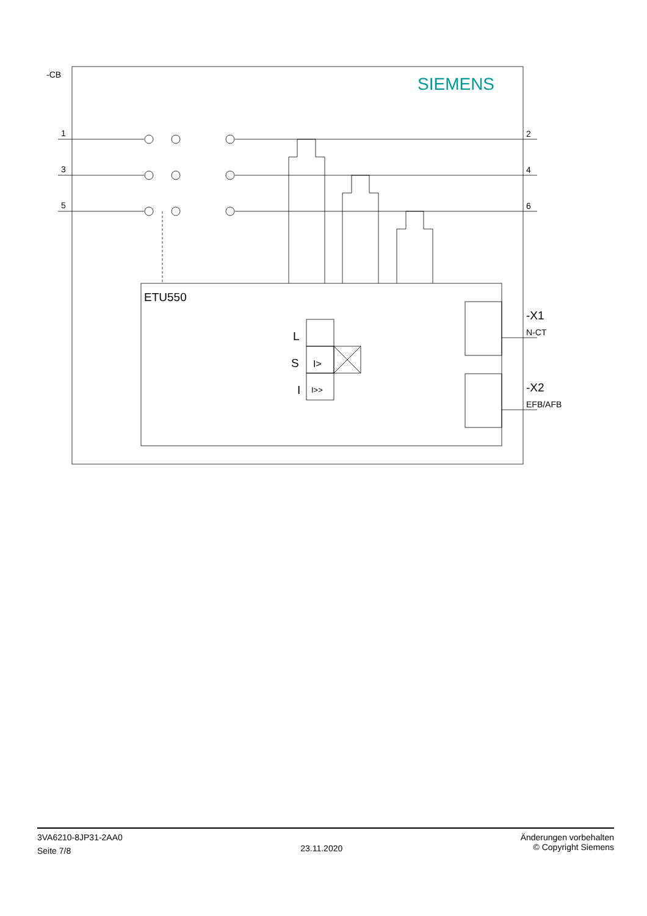-CB
1
3
5
2
4
6
SIEMENS
ETU550
L
S
I
I>
I>>
-X1
N-CT
-X2
EFB/AFB
3VA6210-8JP31-2AA0
Seite 7/8
23.11.2020
Änderungen vorbehalten
© Copyright Siemens